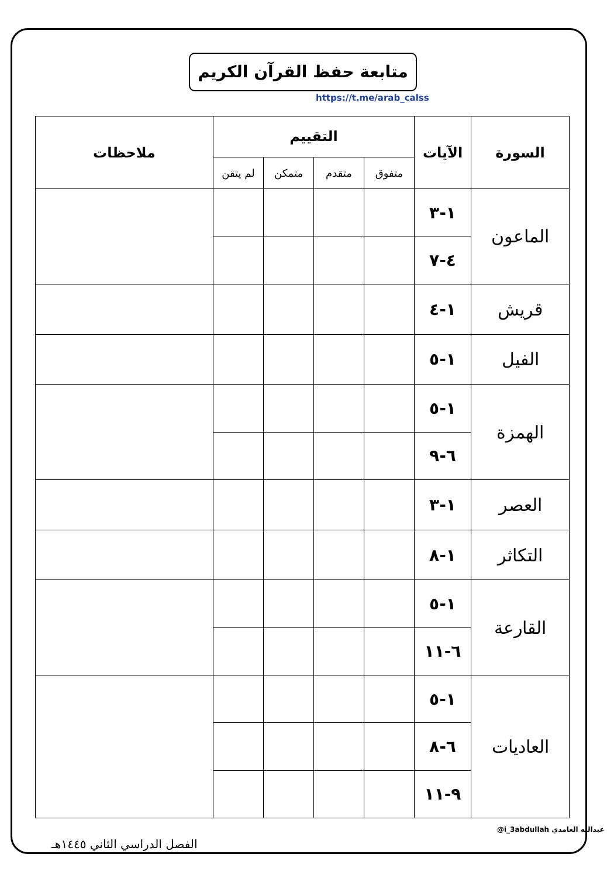متابعة حفظ القرآن الكريم
https://t.me/arab_calss
| السورة | الآيات | التقييم | | | | ملاحظات |
| --- | --- | --- | --- | --- | --- | --- |
| | | متفوق | متقدم | متمكن | لم يتقن | |
| الماعون | ١-٣ | | | | | |
| | ٤-٧ | | | | | |
| قريش | ١-٤ | | | | | |
| الفيل | ١-٥ | | | | | |
| الهمزة | ١-٥ | | | | | |
| | ٦-٩ | | | | | |
| العصر | ١-٣ | | | | | |
| التكاثر | ١-٨ | | | | | |
| القارعة | ١-٥ | | | | | |
| | ٦-١١ | | | | | |
| العاديات | ١-٥ | | | | | |
| | ٦-٨ | | | | | |
| | ٩-١١ | | | | | |
@i_3abdullah عبدالله الغامدي
الفصل الدراسي الثاني ١٤٤٥هـ